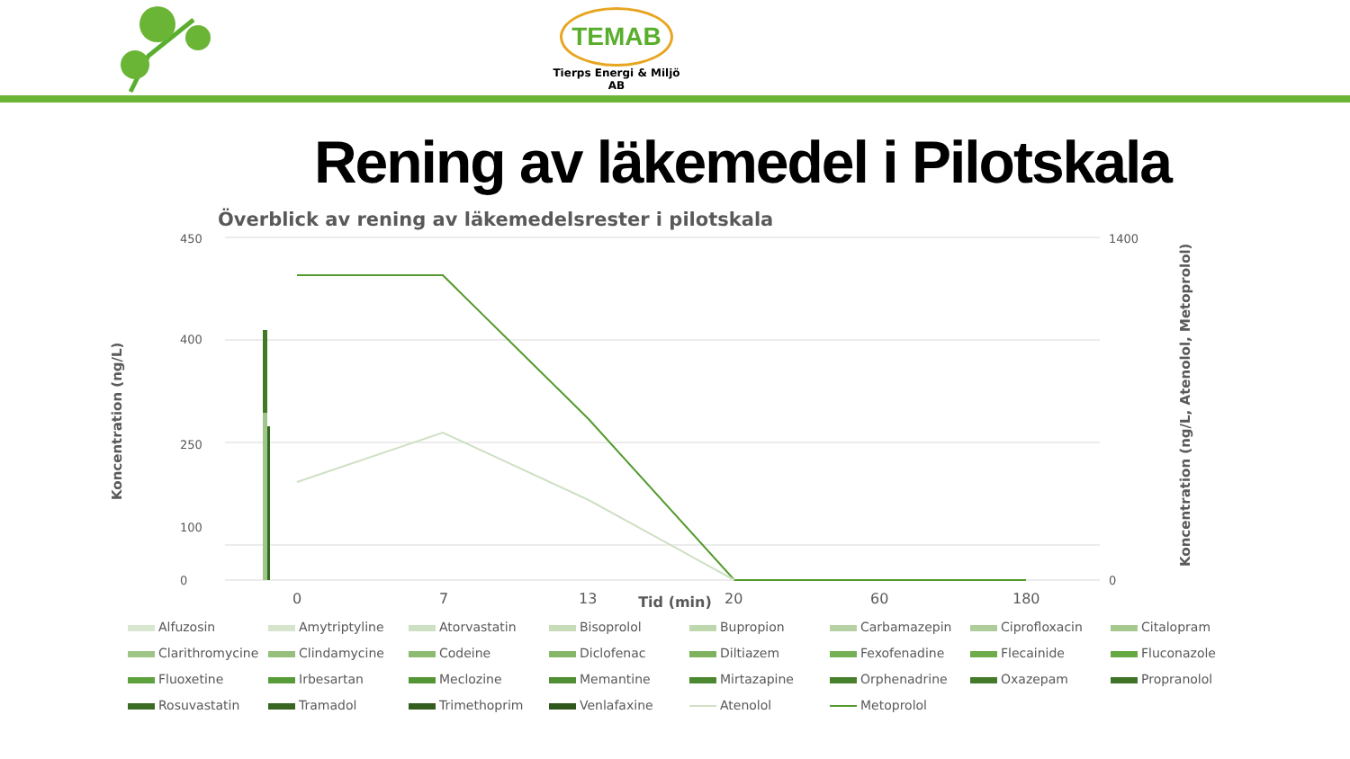TEMAB
Tierps Energi & Miljö AB
Rening av läkemedel i Pilotskala
Överblick av rening av läkemedelsrester i pilotskala
0
100
250
400
450
1400
0
0
7
13
20
60
180
Koncentration (ng/L)
Tid (min)
Koncentration (ng/L, Atenolol, Metoprolol)
Alfuzosin
Amytriptyline
Atorvastatin
Bisoprolol
Bupropion
Carbamazepin
Ciprofloxacin
Citalopram
Clarithromycine
Clindamycine
Codeine
Diclofenac
Diltiazem
Fexofenadine
Flecainide
Fluconazole
Fluoxetine
Irbesartan
Meclozine
Memantine
Mirtazapine
Orphenadrine
Oxazepam
Propranolol
Rosuvastatin
Tramadol
Trimethoprim
Venlafaxine
Atenolol
Metoprolol